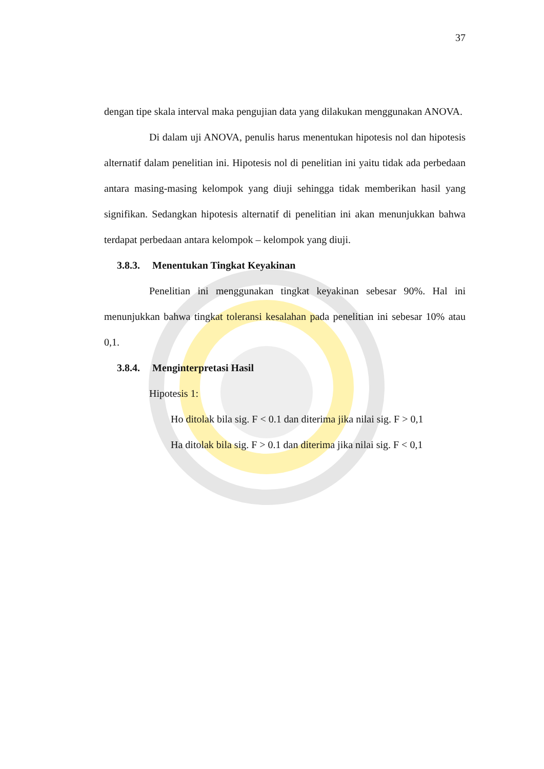37
dengan tipe skala interval maka pengujian data yang dilakukan menggunakan ANOVA.
Di dalam uji ANOVA, penulis harus menentukan hipotesis nol dan hipotesis alternatif dalam penelitian ini. Hipotesis nol di penelitian ini yaitu tidak ada perbedaan antara masing-masing kelompok yang diuji sehingga tidak memberikan hasil yang signifikan. Sedangkan hipotesis alternatif di penelitian ini akan menunjukkan bahwa terdapat perbedaan antara kelompok – kelompok yang diuji.
3.8.3. Menentukan Tingkat Keyakinan
Penelitian ini menggunakan tingkat keyakinan sebesar 90%. Hal ini menunjukkan bahwa tingkat toleransi kesalahan pada penelitian ini sebesar 10% atau 0,1.
3.8.4. Menginterpretasi Hasil
Hipotesis 1:
Ho ditolak bila sig. F < 0.1 dan diterima jika nilai sig. F > 0,1
Ha ditolak bila sig. F > 0.1 dan diterima jika nilai sig. F < 0,1